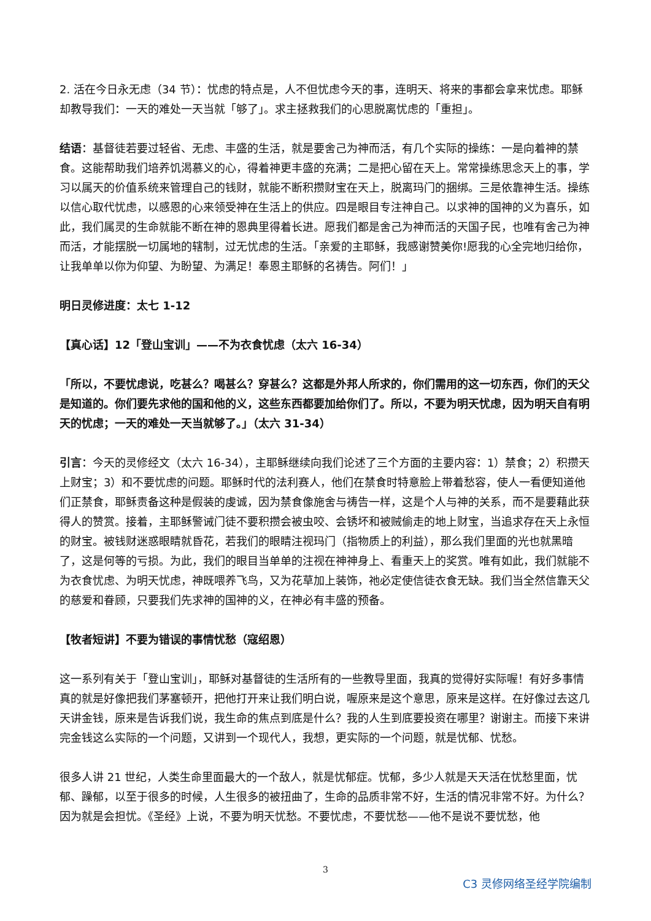2. 活在今日永无虑（34 节）：忧虑的特点是，人不但忧虑今天的事，连明天、将来的事都会拿来忧虑。耶稣却教导我们：一天的难处一天当就「够了」。求主拯救我们的心思脱离忧虑的「重担」。
结语：基督徒若要过轻省、无虑、丰盛的生活，就是要舍己为神而活，有几个实际的操练：一是向着神的禁食。这能帮助我们培养饥渴慕义的心，得着神更丰盛的充满；二是把心留在天上。常常操练思念天上的事，学习以属天的价值系统来管理自己的钱财，就能不断积攒财宝在天上，脱离玛门的捆绑。三是依靠神生活。操练以信心取代忧虑，以感恩的心来领受神在生活上的供应。四是眼目专注神自己。以求神的国神的义为喜乐，如此，我们属灵的生命就能不断在神的恩典里得着长进。愿我们都是舍己为神而活的天国子民，也唯有舍己为神而活，才能摆脱一切属地的辖制，过无忧虑的生活。「亲爱的主耶稣，我感谢赞美你!愿我的心全完地归给你，让我单单以你为仰望、为盼望、为满足！奉恩主耶稣的名祷告。阿们！」
明日灵修进度：太七 1-12
【真心话】12「登山宝训」——不为衣食忧虑（太六 16-34）
「所以，不要忧虑说，吃甚么？喝甚么？穿甚么？这都是外邦人所求的，你们需用的这一切东西，你们的天父是知道的。你们要先求他的国和他的义，这些东西都要加给你们了。所以，不要为明天忧虑，因为明天自有明天的忧虑；一天的难处一天当就够了。」（太六 31-34）
引言：今天的灵修经文（太六 16-34），主耶稣继续向我们论述了三个方面的主要内容：1）禁食；2）积攒天上财宝；3）和不要忧虑的问题。耶稣时代的法利赛人，他们在禁食时特意脸上带着愁容，使人一看便知道他们正禁食，耶稣责备这种是假装的虔诚，因为禁食像施舍与祷告一样，这是个人与神的关系，而不是要藉此获得人的赞赏。接着，主耶稣警诫门徒不要积攒会被虫咬、会锈坏和被贼偷走的地上财宝，当追求存在天上永恒的财宝。被钱财迷惑眼睛就昏花，若我们的眼睛注视玛门（指物质上的利益），那么我们里面的光也就黑暗了，这是何等的亏损。为此，我们的眼目当单单的注视在神神身上、看重天上的奖赏。唯有如此，我们就能不为衣食忧虑、为明天忧虑，神既喂养飞鸟，又为花草加上装饰，祂必定使信徒衣食无缺。我们当全然信靠天父的慈爱和眷顾，只要我们先求神的国神的义，在神必有丰盛的预备。
【牧者短讲】不要为错误的事情忧愁（寇绍恩）
这一系列有关于「登山宝训」，耶稣对基督徒的生活所有的一些教导里面，我真的觉得好实际喔！有好多事情真的就是好像把我们茅塞顿开，把他打开来让我们明白说，喔原来是这个意思，原来是这样。在好像过去这几天讲金钱，原来是告诉我们说，我生命的焦点到底是什么？我的人生到底要投资在哪里？谢谢主。而接下来讲完金钱这么实际的一个问题，又讲到一个现代人，我想，更实际的一个问题，就是忧郁、忧愁。
很多人讲 21 世纪，人类生命里面最大的一个敌人，就是忧郁症。忧郁，多少人就是天天活在忧愁里面，忧郁、躁郁，以至于很多的时候，人生很多的被扭曲了，生命的品质非常不好，生活的情况非常不好。为什么？因为就是会担忧。《圣经》上说，不要为明天忧愁。不要忧虑，不要忧愁——他不是说不要忧愁，他
3
C3 灵修网络圣经学院编制